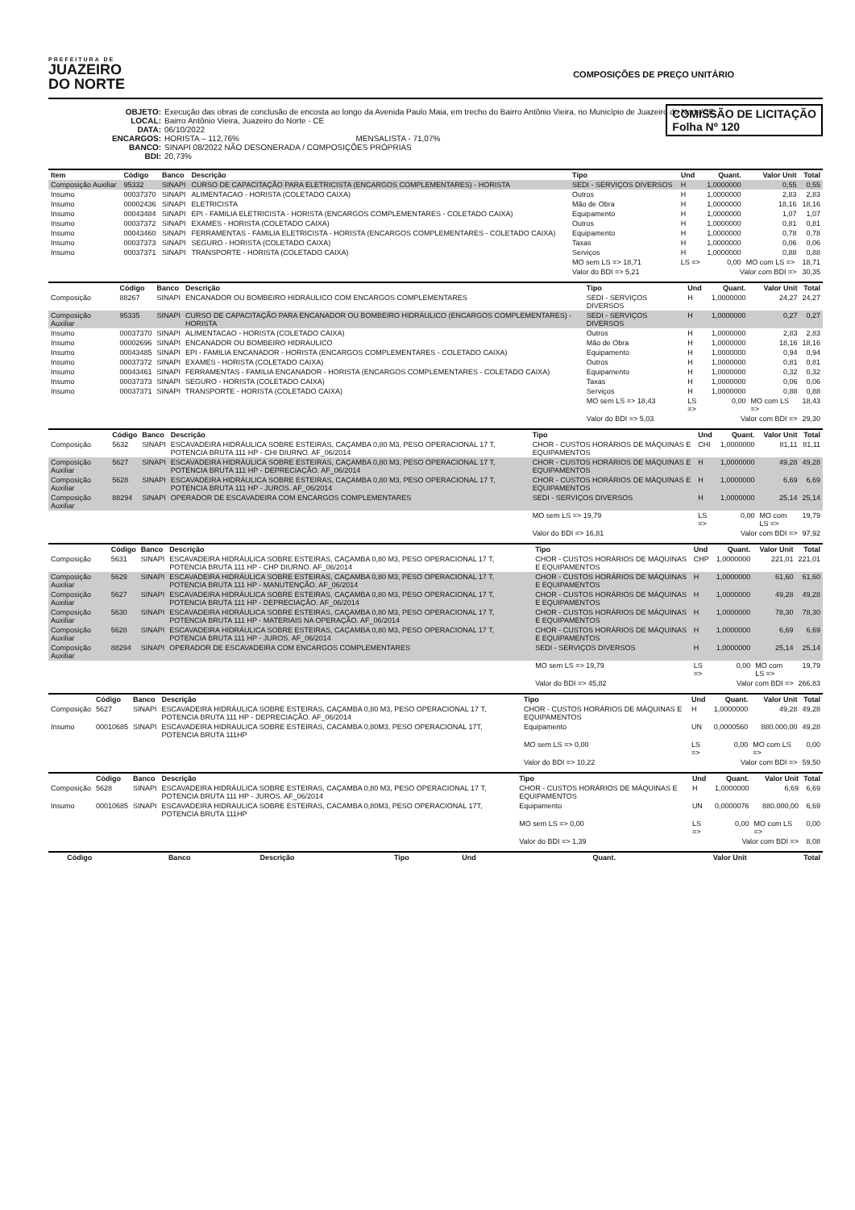PREFEITURA DE
JUAZEIRO
DO NORTE
COMPOSIÇÕES DE PREÇO UNITÁRIO
OBJETO: Execução das obras de conclusão de encosta ao longo da Avenida Paulo Maia, em trecho do Bairro Antônio Vieira, no Município de Juazeiro do Norte/CE
LOCAL: Bairro Antônio Vieira, Juazeiro do Norte - CE
DATA: 06/10/2022
ENCARGOS: HORISTA – 112,76% MENSALISTA - 71,07%
BANCO: SINAPI 08/2022 NÃO DESONERADA / COMPOSIÇÕES PRÓPRIAS
BDI: 20,73%
COMISSÃO DE LICITAÇÃO
Folha Nº 120
| Item | Código | Banco | Descrição | Tipo | Und | Quant. | Valor Unit | Total |
| --- | --- | --- | --- | --- | --- | --- | --- | --- |
| Composição Auxiliar | 95332 | SINAPI | CURSO DE CAPACITAÇÃO PARA ELETRICISTA (ENCARGOS COMPLEMENTARES) - HORISTA | SEDI - SERVIÇOS DIVERSOS | H | 1,0000000 | 0,55 | 0,55 |
| Insumo | 00037370 | SINAPI | ALIMENTACAO - HORISTA (COLETADO CAIXA) | Outros | H | 1,0000000 | 2,83 | 2,83 |
| Insumo | 00002436 | SINAPI | ELETRICISTA | Mão de Obra | H | 1,0000000 | 18,16 | 18,16 |
| Insumo | 00043484 | SINAPI | EPI - FAMILIA ELETRICISTA - HORISTA (ENCARGOS COMPLEMENTARES - COLETADO CAIXA) | Equipamento | H | 1,0000000 | 1,07 | 1,07 |
| Insumo | 00037372 | SINAPI | EXAMES - HORISTA (COLETADO CAIXA) | Outros | H | 1,0000000 | 0,81 | 0,81 |
| Insumo | 00043460 | SINAPI | FERRAMENTAS - FAMILIA ELETRICISTA - HORISTA (ENCARGOS COMPLEMENTARES - COLETADO CAIXA) | Equipamento | H | 1,0000000 | 0,78 | 0,78 |
| Insumo | 00037373 | SINAPI | SEGURO - HORISTA (COLETADO CAIXA) | Taxas | H | 1,0000000 | 0,06 | 0,06 |
| Insumo | 00037371 | SINAPI | TRANSPORTE - HORISTA (COLETADO CAIXA) | Serviços | H | 1,0000000 | 0,88 | 0,88 |
| | | | | MO sem LS => 18,71 | LS => | 0,00 | MO com LS => | 18,71 |
| | | | | Valor do BDI => 5,21 | Valor com BDI => | | | 30,35 |
| | Código | Banco | Descrição | Tipo | Und | Quant. | Valor Unit | Total |
| --- | --- | --- | --- | --- | --- | --- | --- | --- |
| Composição | 88267 | SINAPI | ENCANADOR OU BOMBEIRO HIDRÁULICO COM ENCARGOS COMPLEMENTARES | SEDI - SERVIÇOS DIVERSOS | H | 1,0000000 | 24,27 | 24,27 |
| Composição Auxiliar | 95335 | SINAPI | CURSO DE CAPACITAÇÃO PARA ENCANADOR OU BOMBEIRO HIDRÁULICO (ENCARGOS COMPLEMENTARES) - HORISTA | SEDI - SERVIÇOS DIVERSOS | H | 1,0000000 | 0,27 | 0,27 |
| Insumo | 00037370 | SINAPI | ALIMENTACAO - HORISTA (COLETADO CAIXA) | Outros | H | 1,0000000 | 2,83 | 2,83 |
| Insumo | 00002696 | SINAPI | ENCANADOR OU BOMBEIRO HIDRAULICO | Mão de Obra | H | 1,0000000 | 18,16 | 18,16 |
| Insumo | 00043485 | SINAPI | EPI - FAMILIA ENCANADOR - HORISTA (ENCARGOS COMPLEMENTARES - COLETADO CAIXA) | Equipamento | H | 1,0000000 | 0,94 | 0,94 |
| Insumo | 00037372 | SINAPI | EXAMES - HORISTA (COLETADO CAIXA) | Outros | H | 1,0000000 | 0,81 | 0,81 |
| Insumo | 00043461 | SINAPI | FERRAMENTAS - FAMILIA ENCANADOR - HORISTA (ENCARGOS COMPLEMENTARES - COLETADO CAIXA) | Equipamento | H | 1,0000000 | 0,32 | 0,32 |
| Insumo | 00037373 | SINAPI | SEGURO - HORISTA (COLETADO CAIXA) | Taxas | H | 1,0000000 | 0,06 | 0,06 |
| Insumo | 00037371 | SINAPI | TRANSPORTE - HORISTA (COLETADO CAIXA) | Serviços | H | 1,0000000 | 0,88 | 0,88 |
| | | | | MO sem LS => 18,43 | LS => | 0,00 | MO com LS => | 18,43 |
| | | | | Valor do BDI => 5,03 | Valor com BDI => | | | 29,30 |
| | Código | Banco | Descrição | Tipo | Und | Quant. | Valor Unit | Total |
| --- | --- | --- | --- | --- | --- | --- | --- | --- |
| Composição | 5632 | SINAPI | ESCAVADEIRA HIDRÁULICA SOBRE ESTEIRAS, CAÇAMBA 0,80 M3, PESO OPERACIONAL 17 T, POTENCIA BRUTA 111 HP - CHI DIURNO. AF_06/2014 | CHOR - CUSTOS HORÁRIOS DE MÁQUINAS E EQUIPAMENTOS | CHI | 1,0000000 | 81,11 | 81,11 |
| Composição Auxiliar | 5627 | SINAPI | ESCAVADEIRA HIDRÁULICA SOBRE ESTEIRAS, CAÇAMBA 0,80 M3, PESO OPERACIONAL 17 T, POTENCIA BRUTA 111 HP - DEPRECIAÇÃO. AF_06/2014 | CHOR - CUSTOS HORÁRIOS DE MÁQUINAS E EQUIPAMENTOS | H | 1,0000000 | 49,28 | 49,28 |
| Composição Auxiliar | 5628 | SINAPI | ESCAVADEIRA HIDRÁULICA SOBRE ESTEIRAS, CAÇAMBA 0,80 M3, PESO OPERACIONAL 17 T, POTENCIA BRUTA 111 HP - JUROS. AF_06/2014 | CHOR - CUSTOS HORÁRIOS DE MÁQUINAS E EQUIPAMENTOS | H | 1,0000000 | 6,69 | 6,69 |
| Composição Auxiliar | 88294 | SINAPI | OPERADOR DE ESCAVADEIRA COM ENCARGOS COMPLEMENTARES | SEDI - SERVIÇOS DIVERSOS | H | 1,0000000 | 25,14 | 25,14 |
| | | | | MO sem LS => 19,79 | LS => | 0,00 | MO com LS => | 19,79 |
| | | | | Valor do BDI => 16,81 | Valor com BDI => | | | 97,92 |
| | Código | Banco | Descrição | Tipo | Und | Quant. | Valor Unit | Total |
| --- | --- | --- | --- | --- | --- | --- | --- | --- |
| Composição | 5631 | SINAPI | ESCAVADEIRA HIDRÁULICA SOBRE ESTEIRAS, CAÇAMBA 0,80 M3, PESO OPERACIONAL 17 T, POTENCIA BRUTA 111 HP - CHP DIURNO. AF_06/2014 | CHOR - CUSTOS HORÁRIOS DE MÁQUINAS E EQUIPAMENTOS | CHP | 1,0000000 | 221,01 | 221,01 |
| Composição Auxiliar | 5629 | SINAPI | ESCAVADEIRA HIDRÁULICA SOBRE ESTEIRAS, CAÇAMBA 0,80 M3, PESO OPERACIONAL 17 T, POTENCIA BRUTA 111 HP - MANUTENÇÃO. AF_06/2014 | CHOR - CUSTOS HORÁRIOS DE MÁQUINAS E EQUIPAMENTOS | H | 1,0000000 | 61,60 | 61,60 |
| Composição Auxiliar | 5627 | SINAPI | ESCAVADEIRA HIDRÁULICA SOBRE ESTEIRAS, CAÇAMBA 0,80 M3, PESO OPERACIONAL 17 T, POTENCIA BRUTA 111 HP - DEPRECIAÇÃO. AF_06/2014 | CHOR - CUSTOS HORÁRIOS DE MÁQUINAS E EQUIPAMENTOS | H | 1,0000000 | 49,28 | 49,28 |
| Composição Auxiliar | 5630 | SINAPI | ESCAVADEIRA HIDRÁULICA SOBRE ESTEIRAS, CAÇAMBA 0,80 M3, PESO OPERACIONAL 17 T, POTENCIA BRUTA 111 HP - MATERIAIS NA OPERAÇÃO. AF_06/2014 | CHOR - CUSTOS HORÁRIOS DE MÁQUINAS E EQUIPAMENTOS | H | 1,0000000 | 78,30 | 78,30 |
| Composição Auxiliar | 5628 | SINAPI | ESCAVADEIRA HIDRÁULICA SOBRE ESTEIRAS, CAÇAMBA 0,80 M3, PESO OPERACIONAL 17 T, POTENCIA BRUTA 111 HP - JUROS. AF_06/2014 | CHOR - CUSTOS HORÁRIOS DE MÁQUINAS E EQUIPAMENTOS | H | 1,0000000 | 6,69 | 6,69 |
| Composição Auxiliar | 88294 | SINAPI | OPERADOR DE ESCAVADEIRA COM ENCARGOS COMPLEMENTARES | SEDI - SERVIÇOS DIVERSOS | H | 1,0000000 | 25,14 | 25,14 |
| | | | | MO sem LS => 19,79 | LS => | 0,00 | MO com LS => | 19,79 |
| | | | | Valor do BDI => 45,82 | Valor com BDI => | | | 266,83 |
| | Código | Banco | Descrição | Tipo | Und | Quant. | Valor Unit | Total |
| --- | --- | --- | --- | --- | --- | --- | --- | --- |
| Composição | 5627 | SINAPI | ESCAVADEIRA HIDRÁULICA SOBRE ESTEIRAS, CAÇAMBA 0,80 M3, PESO OPERACIONAL 17 T, POTENCIA BRUTA 111 HP - DEPRECIAÇÃO. AF_06/2014 | CHOR - CUSTOS HORÁRIOS DE MÁQUINAS E EQUIPAMENTOS | H | 1,0000000 | 49,28 | 49,28 |
| Insumo | 00010685 | SINAPI | ESCAVADEIRA HIDRAULICA SOBRE ESTEIRAS, CACAMBA 0,80M3, PESO OPERACIONAL 17T, POTENCIA BRUTA 111HP | Equipamento | UN | 0,0000560 | 880.000,00 | 49,28 |
| | | | | MO sem LS => 0,00 | LS => | 0,00 | MO com LS => | 0,00 |
| | | | | Valor do BDI => 10,22 | Valor com BDI => | | | 59,50 |
| | Código | Banco | Descrição | Tipo | Und | Quant. | Valor Unit | Total |
| --- | --- | --- | --- | --- | --- | --- | --- | --- |
| Composição | 5628 | SINAPI | ESCAVADEIRA HIDRÁULICA SOBRE ESTEIRAS, CAÇAMBA 0,80 M3, PESO OPERACIONAL 17 T, POTENCIA BRUTA 111 HP - JUROS. AF_06/2014 | CHOR - CUSTOS HORÁRIOS DE MÁQUINAS E EQUIPAMENTOS | H | 1,0000000 | 6,69 | 6,69 |
| Insumo | 00010685 | SINAPI | ESCAVADEIRA HIDRAULICA SOBRE ESTEIRAS, CACAMBA 0,80M3, PESO OPERACIONAL 17T, POTENCIA BRUTA 111HP | Equipamento | UN | 0,0000076 | 880.000,00 | 6,69 |
| | | | | MO sem LS => 0,00 | LS => | 0,00 | MO com LS => | 0,00 |
| | | | | Valor do BDI => 1,39 | Valor com BDI => | | | 8,08 |
| | Código | Banco | Descrição | Tipo | Und | Quant. | Valor Unit | Total |
| --- | --- | --- | --- | --- | --- | --- | --- | --- |